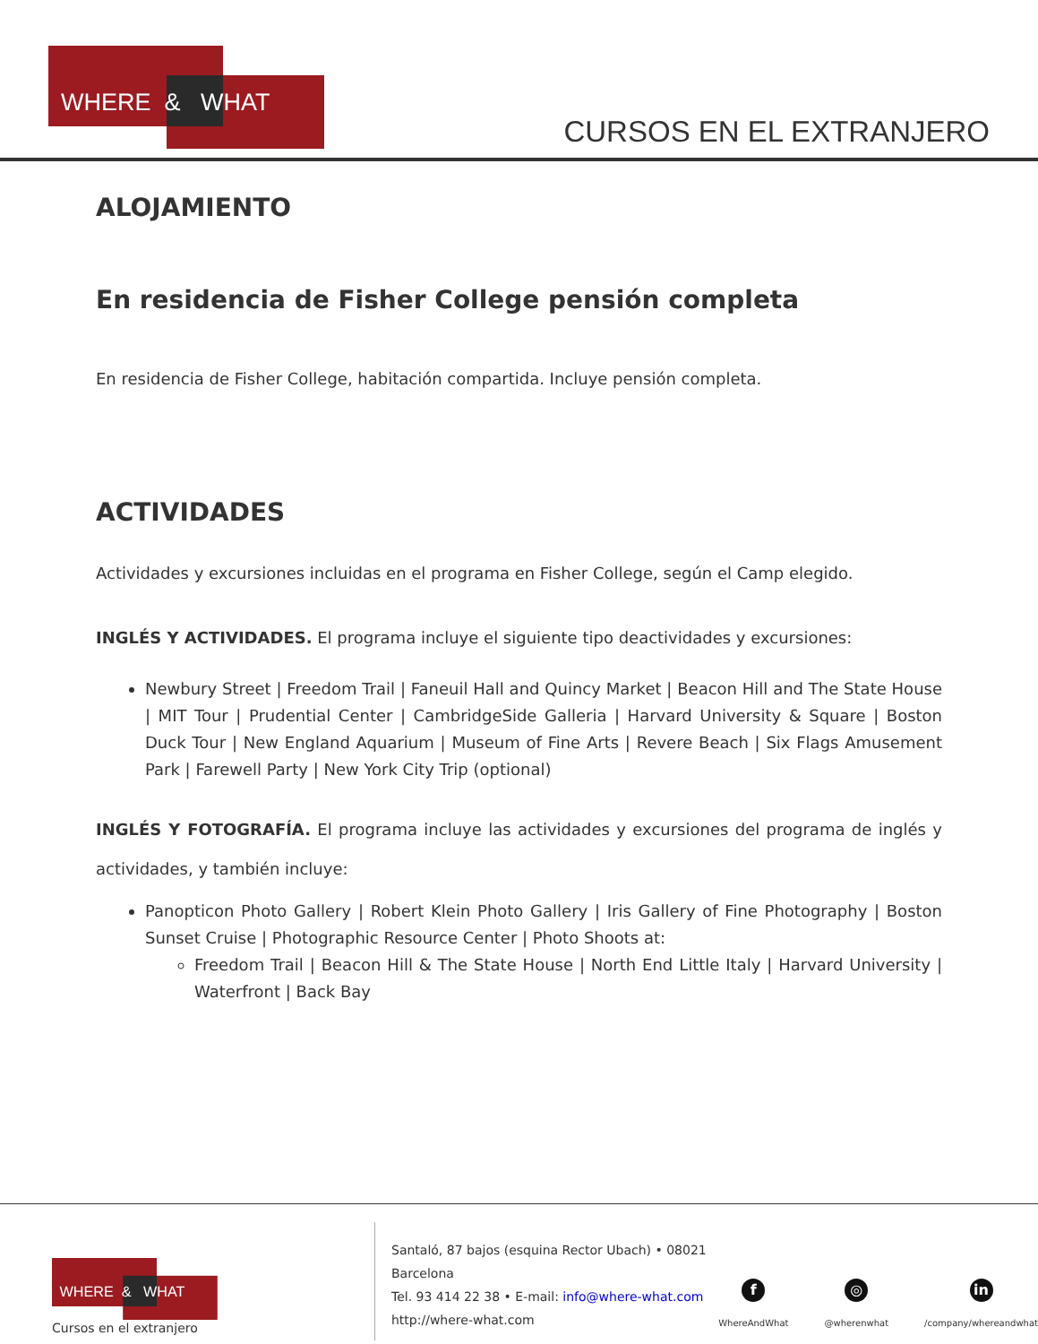WHERE & WHAT
CURSOS EN EL EXTRANJERO
ALOJAMIENTO
En residencia de Fisher College pensión completa
En residencia de Fisher College, habitación compartida. Incluye pensión completa.
ACTIVIDADES
Actividades y excursiones incluidas en el programa en Fisher College, según el Camp elegido.
INGLÉS Y ACTIVIDADES. El programa incluye el siguiente tipo deactividades y excursiones:
Newbury Street | Freedom Trail | Faneuil Hall and Quincy Market | Beacon Hill and The State House | MIT Tour | Prudential Center | CambridgeSide Galleria | Harvard University & Square | Boston Duck Tour | New England Aquarium | Museum of Fine Arts | Revere Beach | Six Flags Amusement Park | Farewell Party | New York City Trip (optional)
INGLÉS Y FOTOGRAFÍA. El programa incluye las actividades y excursiones del programa de inglés y actividades, y también incluye:
Panopticon Photo Gallery | Robert Klein Photo Gallery | Iris Gallery of Fine Photography | Boston Sunset Cruise | Photographic Resource Center | Photo Shoots at:
Freedom Trail | Beacon Hill & The State House | North End Little Italy | Harvard University | Waterfront | Back Bay
WHERE & WHAT
Cursos en el extranjero
Santaló, 87 bajos (esquina Rector Ubach) • 08021 Barcelona
Tel. 93 414 22 38 • E-mail: info@where-what.com
http://where-what.com
f
WhereAndWhat
◎
@wherenwhat
in
/company/whereandwhat